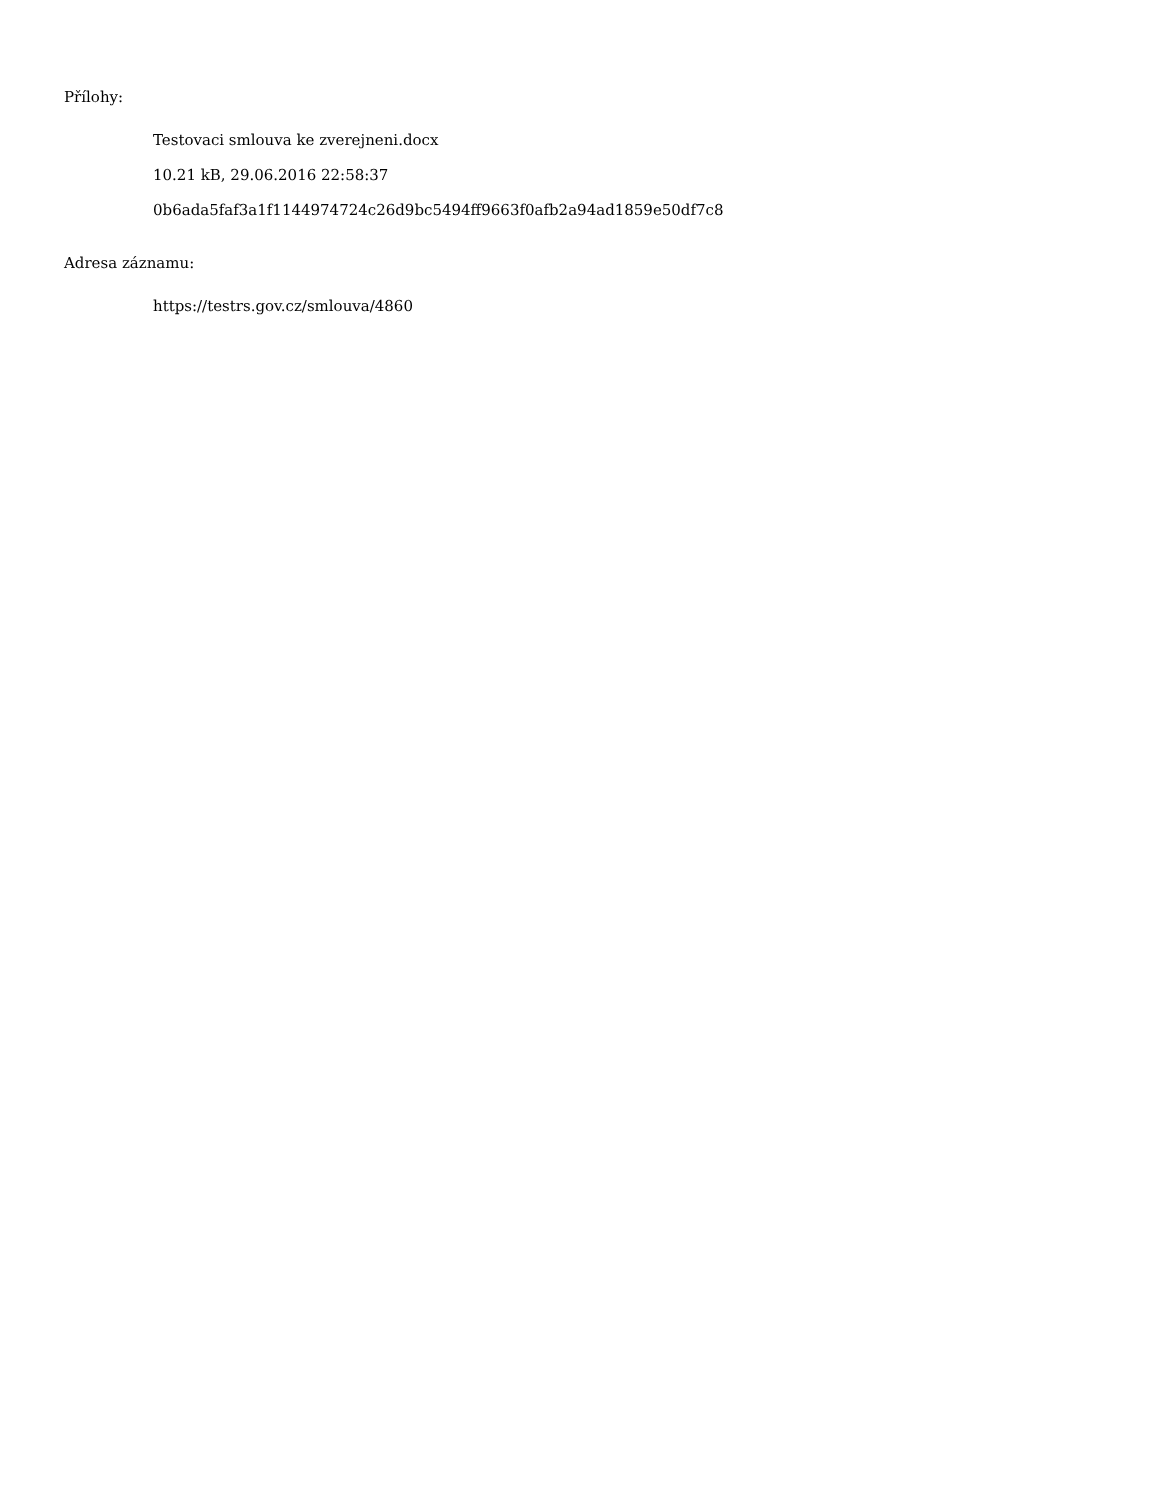Přílohy:
Testovaci smlouva ke zverejneni.docx
10.21 kB, 29.06.2016 22:58:37
0b6ada5faf3a1f1144974724c26d9bc5494ff9663f0afb2a94ad1859e50df7c8
Adresa záznamu:
https://testrs.gov.cz/smlouva/4860